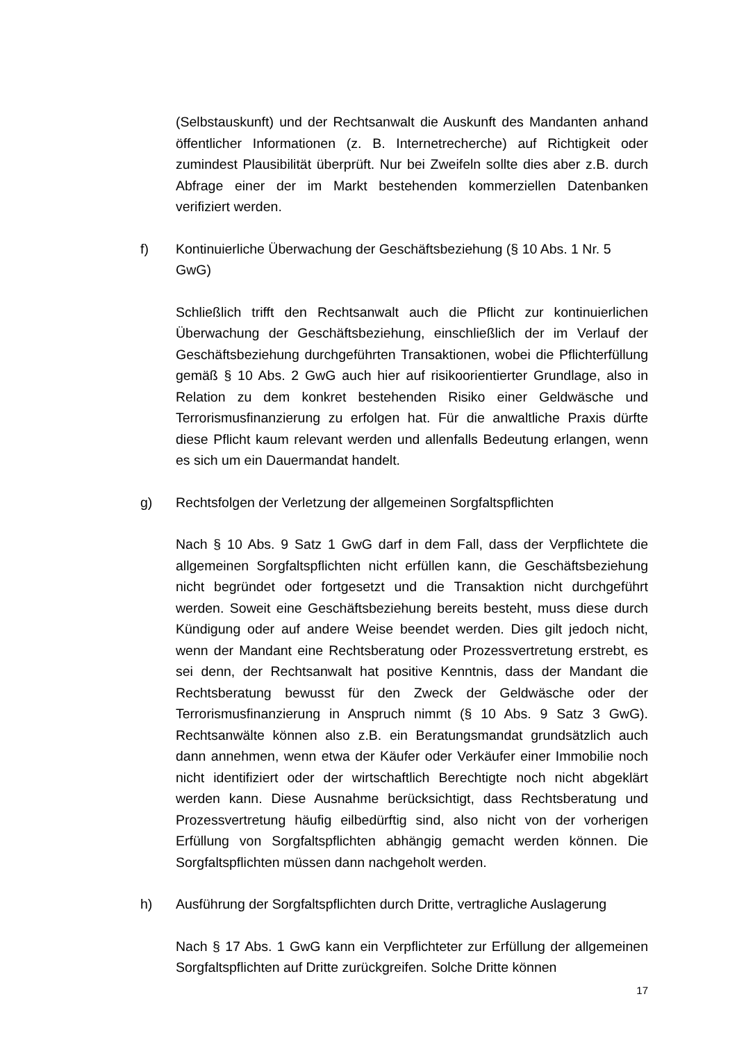(Selbstauskunft) und der Rechtsanwalt die Auskunft des Mandanten anhand öffentlicher Informationen (z. B. Internetrecherche) auf Richtig­keit oder zumindest Plausibilität überprüft. Nur bei Zweifeln sollte dies aber z.B. durch Abfrage einer der im Markt bestehenden kommerziellen Datenbanken verifiziert werden.
f) Kontinuierliche Überwachung der Geschäftsbeziehung (§ 10 Abs. 1 Nr. 5 GwG)
Schließlich trifft den Rechtsanwalt auch die Pflicht zur kontinuierlichen Überwachung der Geschäftsbeziehung, einschließlich der im Verlauf der Geschäftsbeziehung durchgeführten Transaktionen, wobei die Pflichterfüllung gemäß § 10 Abs. 2 GwG auch hier auf risikoorientierter Grundlage, also in Relation zu dem konkret bestehenden Risiko einer Geldwäsche und Terrorismusfinanzierung zu erfolgen hat. Für die an­waltliche Praxis dürfte diese Pflicht kaum relevant werden und allenfalls Bedeutung erlangen, wenn es sich um ein Dauermandat handelt.
g) Rechtsfolgen der Verletzung der allgemeinen Sorgfaltspflichten
Nach § 10 Abs. 9 Satz 1 GwG darf in dem Fall, dass der Verpflichtete die allgemeinen Sorgfaltspflichten nicht erfüllen kann, die Geschäftsbe­ziehung nicht begründet oder fortgesetzt und die Transaktion nicht durchgeführt werden. Soweit eine Geschäftsbeziehung bereits besteht, muss diese durch Kündigung oder auf andere Weise beendet werden. Dies gilt jedoch nicht, wenn der Mandant eine Rechtsberatung oder Prozessvertretung erstrebt, es sei denn, der Rechtsanwalt hat positive Kenntnis, dass der Mandant die Rechtsberatung bewusst für den Zweck der Geldwäsche oder der Terrorismusfinanzierung in Anspruch nimmt (§ 10 Abs. 9 Satz 3 GwG). Rechtsanwälte können also z.B. ein Beratungsmandat grundsätzlich auch dann annehmen, wenn etwa der Käufer oder Verkäufer einer Immobilie noch nicht identifiziert oder der wirtschaftlich Berechtigte noch nicht abgeklärt werden kann. Diese Ausnahme berücksichtigt, dass Rechtsberatung und Prozessvertretung häufig eilbedürftig sind, also nicht von der vorherigen Erfüllung von Sorgfaltspflichten abhängig gemacht werden können. Die Sorgfalts­pflichten müssen dann nachgeholt werden.
h) Ausführung der Sorgfaltspflichten durch Dritte, vertragliche Auslagerung
Nach § 17 Abs. 1 GwG kann ein Verpflichteter zur Erfüllung der allge­meinen Sorgfaltspflichten auf Dritte zurückgreifen. Solche Dritte können
17